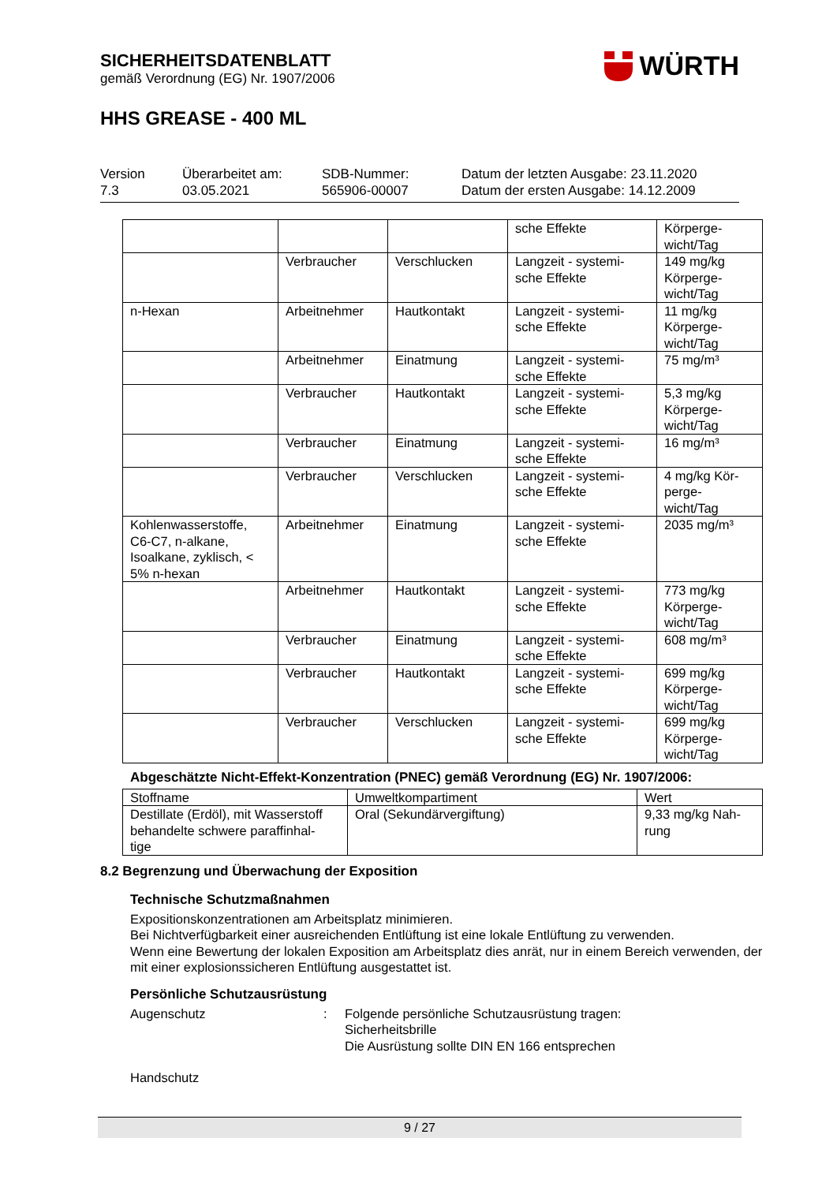SICHERHEITSDATENBLATT
gemäß Verordnung (EG) Nr. 1907/2006
HHS GREASE - 400 ML
WÜRTH
Version
7.3
Überarbeitet am:
03.05.2021
SDB-Nummer:
565906-00007
Datum der letzten Ausgabe: 23.11.2020
Datum der ersten Ausgabe: 14.12.2009
| | | | sche Effekte | Körperge- wicht/Tag |
| | Verbraucher | Verschlucken | Langzeit - systemi- sche Effekte | 149 mg/kg Körperge- wicht/Tag |
| n-Hexan | Arbeitnehmer | Hautkontakt | Langzeit - systemi- sche Effekte | 11 mg/kg Körperge- wicht/Tag |
| | Arbeitnehmer | Einatmung | Langzeit - systemi- sche Effekte | 75 mg/m³ |
| | Verbraucher | Hautkontakt | Langzeit - systemi- sche Effekte | 5,3 mg/kg Körperge- wicht/Tag |
| | Verbraucher | Einatmung | Langzeit - systemi- sche Effekte | 16 mg/m³ |
| | Verbraucher | Verschlucken | Langzeit - systemi- sche Effekte | 4 mg/kg Kör- perge- wicht/Tag |
| Kohlenwasserstoffe, C6-C7, n-alkane, Isoalkane, zyklisch, < 5% n-hexan | Arbeitnehmer | Einatmung | Langzeit - systemi- sche Effekte | 2035 mg/m³ |
| | Arbeitnehmer | Hautkontakt | Langzeit - systemi- sche Effekte | 773 mg/kg Körperge- wicht/Tag |
| | Verbraucher | Einatmung | Langzeit - systemi- sche Effekte | 608 mg/m³ |
| | Verbraucher | Hautkontakt | Langzeit - systemi- sche Effekte | 699 mg/kg Körperge- wicht/Tag |
| | Verbraucher | Verschlucken | Langzeit - systemi- sche Effekte | 699 mg/kg Körperge- wicht/Tag |
Abgeschätzte Nicht-Effekt-Konzentration (PNEC) gemäß Verordnung (EG) Nr. 1907/2006:
| Stoffname | Umweltkompartiment | Wert |
| --- | --- | --- |
| Destillate (Erdöl), mit Wasserstoff behandelte schwere paraffinhal- tige | Oral (Sekundärvergiftung) | 9,33 mg/kg Nah- rung |
8.2 Begrenzung und Überwachung der Exposition
Technische Schutzmaßnahmen
Expositionskonzentrationen am Arbeitsplatz minimieren.
Bei Nichtverfügbarkeit einer ausreichenden Entlüftung ist eine lokale Entlüftung zu verwenden.
Wenn eine Bewertung der lokalen Exposition am Arbeitsplatz dies anrät, nur in einem Bereich verwenden, der mit einer explosionssicheren Entlüftung ausgestattet ist.
Persönliche Schutzausrüstung
Augenschutz : Folgende persönliche Schutzausrüstung tragen:
Sicherheitsbrille
Die Ausrüstung sollte DIN EN 166 entsprechen
Handschutz
9 / 27